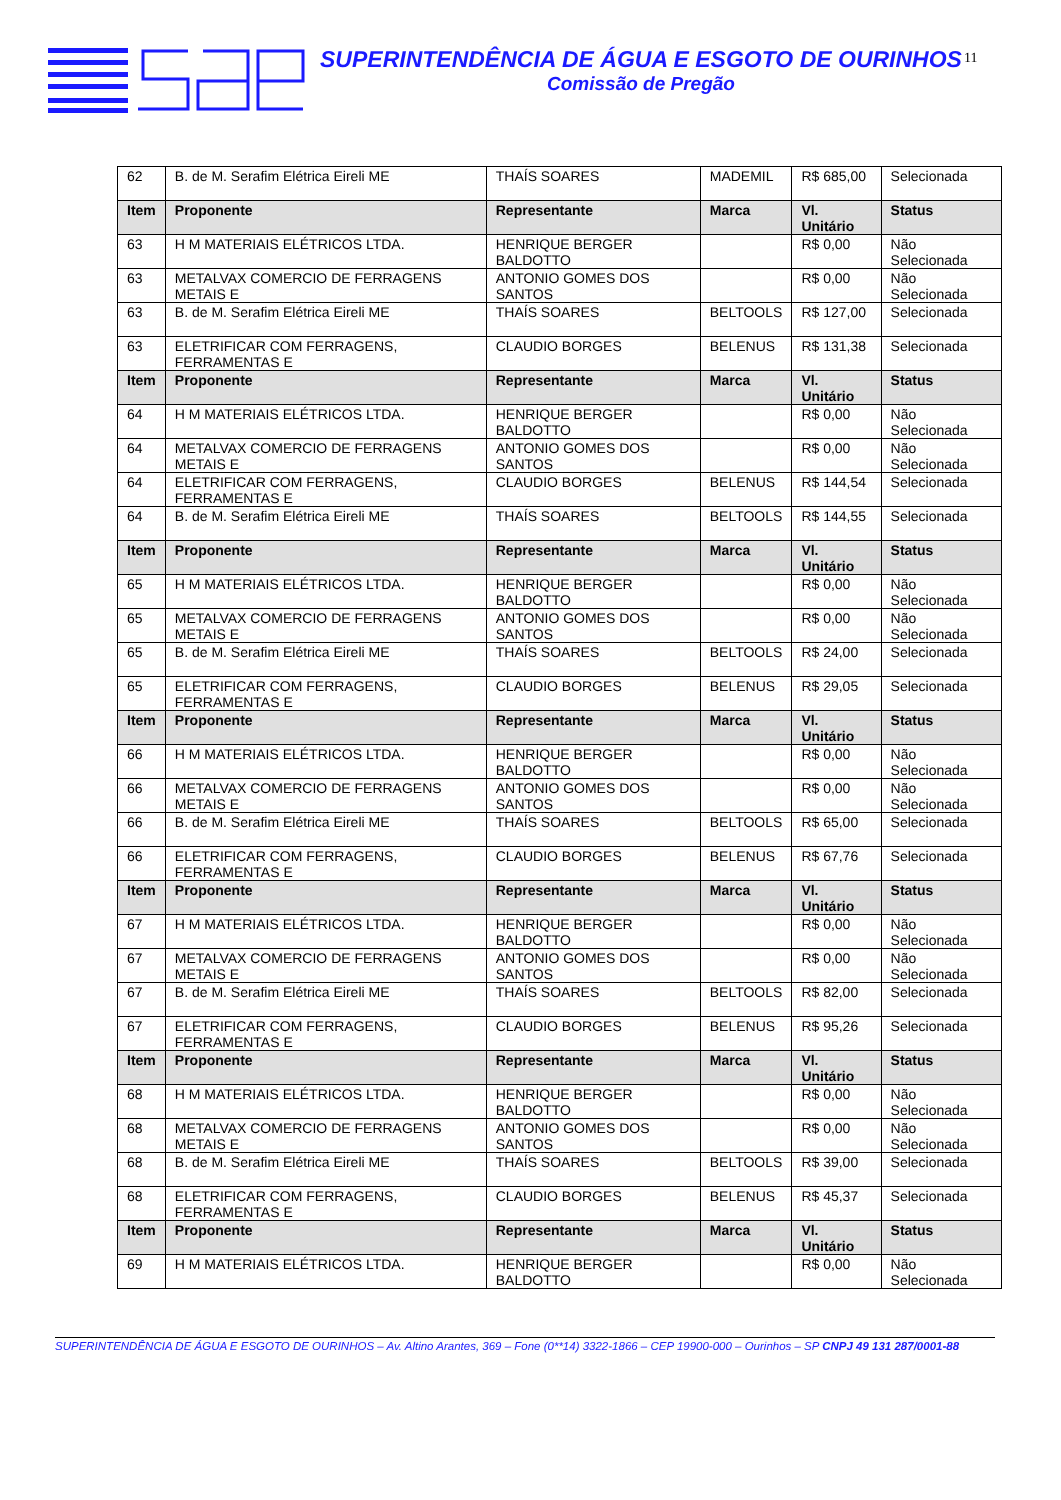SUPERINTENDÊNCIA DE ÁGUA E ESGOTO DE OURINHOS
Comissão de Pregão
11
| 62 | B. de M. Serafim Elétrica Eireli ME | THAÍS SOARES | MADEMIL | R$ 685,00 | Selecionada |
| Item | Proponente | Representante | Marca | Vl. Unitário | Status |
| 63 | H M MATERIAIS ELÉTRICOS LTDA. | HENRIQUE BERGER BALDOTTO | | R$ 0,00 | Não Selecionada |
| 63 | METALVAX COMERCIO DE FERRAGENS METAIS E | ANTONIO GOMES DOS SANTOS | | R$ 0,00 | Não Selecionada |
| 63 | B. de M. Serafim Elétrica Eireli ME | THAÍS SOARES | BELTOOLS | R$ 127,00 | Selecionada |
| 63 | ELETRIFICAR COM FERRAGENS, FERRAMENTAS E | CLAUDIO BORGES | BELENUS | R$ 131,38 | Selecionada |
| Item | Proponente | Representante | Marca | Vl. Unitário | Status |
| 64 | H M MATERIAIS ELÉTRICOS LTDA. | HENRIQUE BERGER BALDOTTO | | R$ 0,00 | Não Selecionada |
| 64 | METALVAX COMERCIO DE FERRAGENS METAIS E | ANTONIO GOMES DOS SANTOS | | R$ 0,00 | Não Selecionada |
| 64 | ELETRIFICAR COM FERRAGENS, FERRAMENTAS E | CLAUDIO BORGES | BELENUS | R$ 144,54 | Selecionada |
| 64 | B. de M. Serafim Elétrica Eireli ME | THAÍS SOARES | BELTOOLS | R$ 144,55 | Selecionada |
| Item | Proponente | Representante | Marca | Vl. Unitário | Status |
| 65 | H M MATERIAIS ELÉTRICOS LTDA. | HENRIQUE BERGER BALDOTTO | | R$ 0,00 | Não Selecionada |
| 65 | METALVAX COMERCIO DE FERRAGENS METAIS E | ANTONIO GOMES DOS SANTOS | | R$ 0,00 | Não Selecionada |
| 65 | B. de M. Serafim Elétrica Eireli ME | THAÍS SOARES | BELTOOLS | R$ 24,00 | Selecionada |
| 65 | ELETRIFICAR COM FERRAGENS, FERRAMENTAS E | CLAUDIO BORGES | BELENUS | R$ 29,05 | Selecionada |
| Item | Proponente | Representante | Marca | Vl. Unitário | Status |
| 66 | H M MATERIAIS ELÉTRICOS LTDA. | HENRIQUE BERGER BALDOTTO | | R$ 0,00 | Não Selecionada |
| 66 | METALVAX COMERCIO DE FERRAGENS METAIS E | ANTONIO GOMES DOS SANTOS | | R$ 0,00 | Não Selecionada |
| 66 | B. de M. Serafim Elétrica Eireli ME | THAÍS SOARES | BELTOOLS | R$ 65,00 | Selecionada |
| 66 | ELETRIFICAR COM FERRAGENS, FERRAMENTAS E | CLAUDIO BORGES | BELENUS | R$ 67,76 | Selecionada |
| Item | Proponente | Representante | Marca | Vl. Unitário | Status |
| 67 | H M MATERIAIS ELÉTRICOS LTDA. | HENRIQUE BERGER BALDOTTO | | R$ 0,00 | Não Selecionada |
| 67 | METALVAX COMERCIO DE FERRAGENS METAIS E | ANTONIO GOMES DOS SANTOS | | R$ 0,00 | Não Selecionada |
| 67 | B. de M. Serafim Elétrica Eireli ME | THAÍS SOARES | BELTOOLS | R$ 82,00 | Selecionada |
| 67 | ELETRIFICAR COM FERRAGENS, FERRAMENTAS E | CLAUDIO BORGES | BELENUS | R$ 95,26 | Selecionada |
| Item | Proponente | Representante | Marca | Vl. Unitário | Status |
| 68 | H M MATERIAIS ELÉTRICOS LTDA. | HENRIQUE BERGER BALDOTTO | | R$ 0,00 | Não Selecionada |
| 68 | METALVAX COMERCIO DE FERRAGENS METAIS E | ANTONIO GOMES DOS SANTOS | | R$ 0,00 | Não Selecionada |
| 68 | B. de M. Serafim Elétrica Eireli ME | THAÍS SOARES | BELTOOLS | R$ 39,00 | Selecionada |
| 68 | ELETRIFICAR COM FERRAGENS, FERRAMENTAS E | CLAUDIO BORGES | BELENUS | R$ 45,37 | Selecionada |
| Item | Proponente | Representante | Marca | Vl. Unitário | Status |
| 69 | H M MATERIAIS ELÉTRICOS LTDA. | HENRIQUE BERGER BALDOTTO | | R$ 0,00 | Não Selecionada |
SUPERINTENDÊNCIA DE ÁGUA E ESGOTO DE OURINHOS – Av. Altino Arantes, 369 – Fone (0**14) 3322-1866 – CEP 19900-000 – Ourinhos – SP CNPJ 49 131 287/0001-88